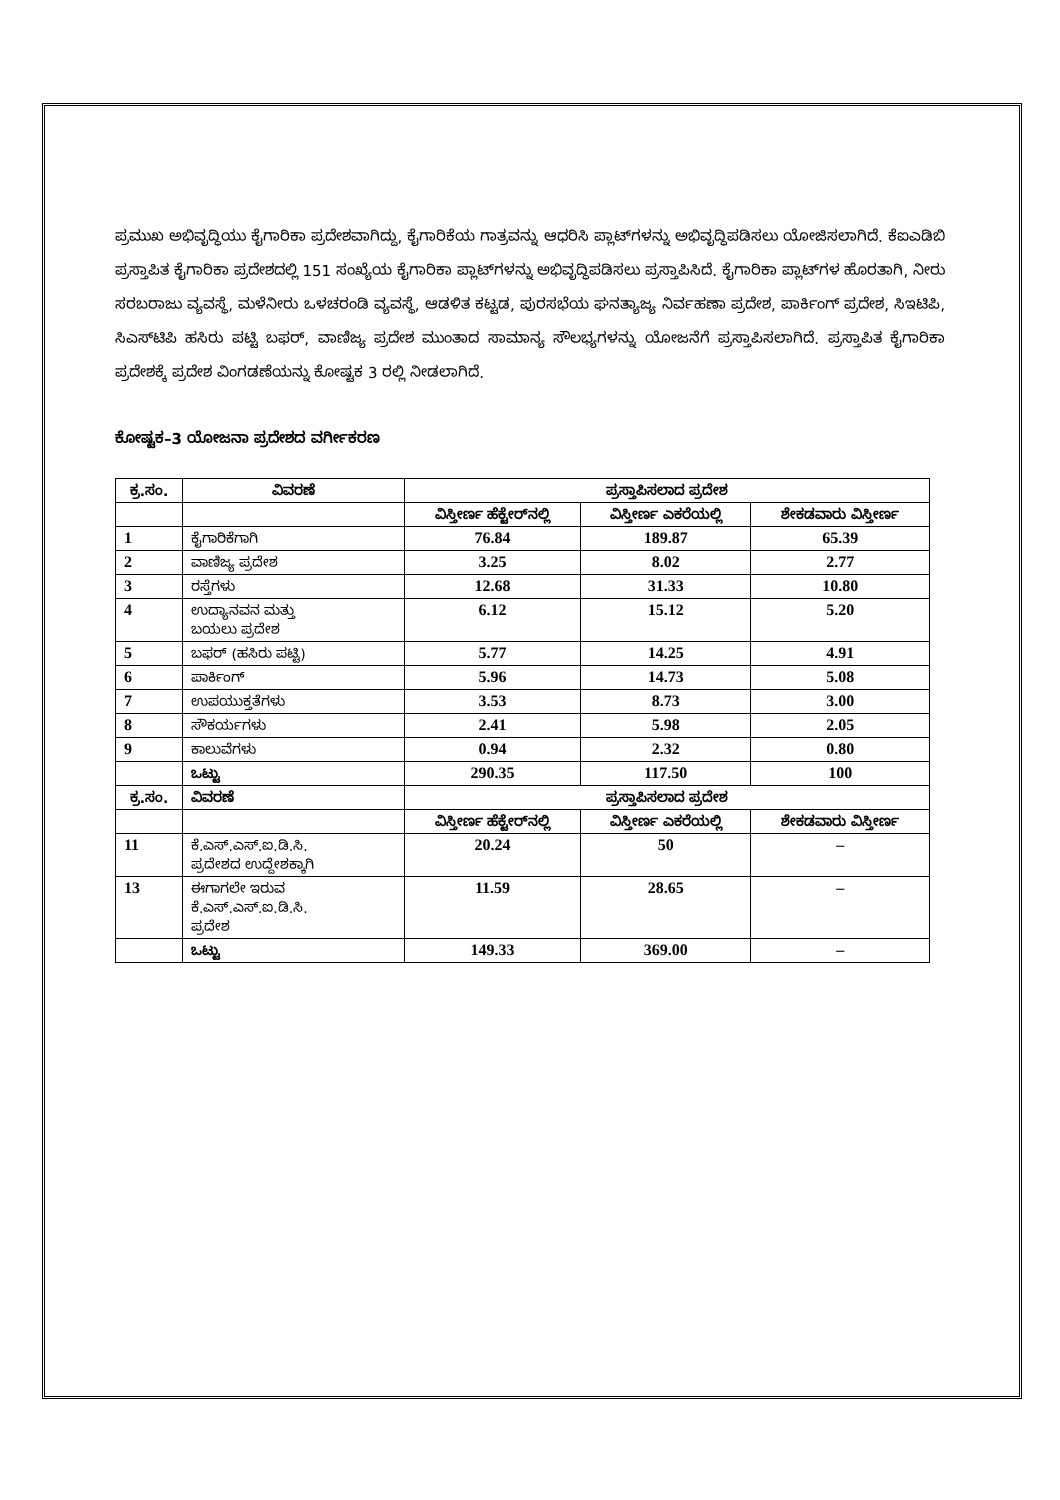ಪ್ರಮುಖ ಅಭಿವೃದ್ಧಿಯು ಕೈಗಾರಿಕಾ ಪ್ರದೇಶವಾಗಿದ್ದು, ಕೈಗಾರಿಕೆಯ ಗಾತ್ರವನ್ನು ಆಧರಿಸಿ ಪ್ಲಾಟ್‌ಗಳನ್ನು ಅಭಿವೃದ್ಧಿಪಡಿಸಲು ಯೋಜಿಸಲಾಗಿದೆ. ಕೆಐಎಡಿಬಿ ಪ್ರಸ್ತಾಪಿತ ಕೈಗಾರಿಕಾ ಪ್ರದೇಶದಲ್ಲಿ 151 ಸಂಖ್ಯೆಯ ಕೈಗಾರಿಕಾ ಪ್ಲಾಟ್‌ಗಳನ್ನು ಅಭಿವೃದ್ಧಿಪಡಿಸಲು ಪ್ರಸ್ತಾಪಿಸಿದೆ. ಕೈಗಾರಿಕಾ ಪ್ಲಾಟ್‌ಗಳ ಹೊರತಾಗಿ, ನೀರು ಸರಬರಾಜು ವ್ಯವಸ್ಥೆ, ಮಳೆನೀರು ಒಳಚರಂಡಿ ವ್ಯವಸ್ಥೆ, ಆಡಳಿತ ಕಟ್ಟಡ, ಪುರಸಭೆಯ ಘನತ್ಯಾಜ್ಯ ನಿರ್ವಹಣಾ ಪ್ರದೇಶ, ಪಾರ್ಕಿಂಗ್ ಪ್ರದೇಶ, ಸಿಇಟಿಪಿ, ಸಿಎಸ್‌ಟಿಪಿ ಹಸಿರು ಪಟ್ಟಿ ಬಫರ್, ವಾಣಿಜ್ಯ ಪ್ರದೇಶ ಮುಂತಾದ ಸಾಮಾನ್ಯ ಸೌಲಭ್ಯಗಳನ್ನು ಯೋಜನೆಗೆ ಪ್ರಸ್ತಾಪಿಸಲಾಗಿದೆ. ಪ್ರಸ್ತಾಪಿತ ಕೈಗಾರಿಕಾ ಪ್ರದೇಶಕ್ಕೆ ಪ್ರದೇಶ ವಿಂಗಡಣೆಯನ್ನು ಕೋಷ್ಟಕ 3 ರಲ್ಲಿ ನೀಡಲಾಗಿದೆ.
ಕೋಷ್ಟಕ–3 ಯೋಜನಾ ಪ್ರದೇಶದ ವರ್ಗೀಕರಣ
| ಕ್ರ.ಸಂ. | ವಿವರಣೆ | ಪ್ರಸ್ತಾಪಿಸಲಾದ ಪ್ರದೇಶ | | |
| --- | --- | --- | --- | --- |
| | | ವಿಸ್ತೀರ್ಣ ಹೆಕ್ಟೇರ್‌ನಲ್ಲಿ | ವಿಸ್ತೀರ್ಣ ಎಕರೆಯಲ್ಲಿ | ಶೇಕಡವಾರು ವಿಸ್ತೀರ್ಣ |
| 1 | ಕೈಗಾರಿಕೆಗಾಗಿ | 76.84 | 189.87 | 65.39 |
| 2 | ವಾಣಿಜ್ಯ ಪ್ರದೇಶ | 3.25 | 8.02 | 2.77 |
| 3 | ರಸ್ತೆಗಳು | 12.68 | 31.33 | 10.80 |
| 4 | ಉದ್ಯಾನವನ ಮತ್ತು ಬಯಲು ಪ್ರದೇಶ | 6.12 | 15.12 | 5.20 |
| 5 | ಬಫರ್ (ಹಸಿರು ಪಟ್ಟಿ) | 5.77 | 14.25 | 4.91 |
| 6 | ಪಾರ್ಕಿಂಗ್ | 5.96 | 14.73 | 5.08 |
| 7 | ಉಪಯುಕ್ತತೆಗಳು | 3.53 | 8.73 | 3.00 |
| 8 | ಸೌಕರ್ಯಗಳು | 2.41 | 5.98 | 2.05 |
| 9 | ಕಾಲುವೆಗಳು | 0.94 | 2.32 | 0.80 |
| | ಒಟ್ಟು | 290.35 | 117.50 | 100 |
| ಕ್ರ.ಸಂ. | ವಿವರಣೆ | ಪ್ರಸ್ತಾಪಿಸಲಾದ ಪ್ರದೇಶ | | |
| | | ವಿಸ್ತೀರ್ಣ ಹೆಕ್ಟೇರ್‌ನಲ್ಲಿ | ವಿಸ್ತೀರ್ಣ ಎಕರೆಯಲ್ಲಿ | ಶೇಕಡವಾರು ವಿಸ್ತೀರ್ಣ |
| 11 | ಕೆ.ಎಸ್.ಎಸ್.ಐ.ಡಿ.ಸಿ. ಪ್ರದೇಶದ ಉದ್ದೇಶಕ್ಕಾಗಿ | 20.24 | 50 | – |
| 13 | ಈಗಾಗಲೇ ಇರುವ ಕೆ.ಎಸ್.ಎಸ್.ಐ.ಡಿ.ಸಿ. ಪ್ರದೇಶ | 11.59 | 28.65 | – |
| | ಒಟ್ಟು | 149.33 | 369.00 | – |